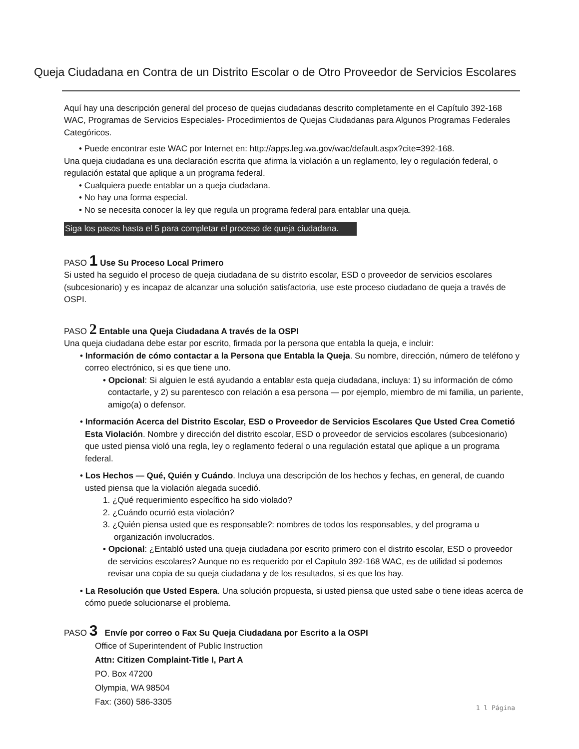Queja Ciudadana en Contra de un Distrito Escolar o de Otro Proveedor de Servicios Escolares
Aquí hay una descripción general del proceso de quejas ciudadanas descrito completamente en el Capítulo 392-168 WAC, Programas de Servicios Especiales- Procedimientos de Quejas Ciudadanas para Algunos Programas Federales Categóricos.
• Puede encontrar este WAC por Internet en: http://apps.leg.wa.gov/wac/default.aspx?cite=392-168.
Una queja ciudadana es una declaración escrita que afirma la violación a un reglamento, ley o regulación federal, o regulación estatal que aplique a un programa federal.
• Cualquiera puede entablar un a queja ciudadana.
• No hay una forma especial.
• No se necesita conocer la ley que regula un programa federal para entablar una queja.
Siga los pasos hasta el 5 para completar el proceso de queja ciudadana.
PASO 1 Use Su Proceso Local Primero
Si usted ha seguido el proceso de queja ciudadana de su distrito escolar, ESD o proveedor de servicios escolares (subcesionario) y es incapaz de alcanzar una solución satisfactoria, use este proceso ciudadano de queja a través de OSPI.
PASO 2 Entable una Queja Ciudadana A través de la OSPI
Una queja ciudadana debe estar por escrito, firmada por la persona que entabla la queja, e incluir:
• Información de cómo contactar a la Persona que Entabla la Queja. Su nombre, dirección, número de teléfono y correo electrónico, si es que tiene uno.
• Opcional: Si alguien le está ayudando a entablar esta queja ciudadana, incluya: 1) su información de cómo contactarle, y 2) su parentesco con relación a esa persona — por ejemplo, miembro de mi familia, un pariente, amigo(a) o defensor.
• Información Acerca del Distrito Escolar, ESD o Proveedor de Servicios Escolares Que Usted Crea Cometió Esta Violación. Nombre y dirección del distrito escolar, ESD o proveedor de servicios escolares (subcesionario) que usted piensa violó una regla, ley o reglamento federal o una regulación estatal que aplique a un programa federal.
• Los Hechos — Qué, Quién y Cuándo. Incluya una descripción de los hechos y fechas, en general, de cuando usted piensa que la violación alegada sucedió.
1. ¿Qué requerimiento específico ha sido violado?
2. ¿Cuándo ocurrió esta violación?
3. ¿Quién piensa usted que es responsable?: nombres de todos los responsables, y del programa u organización involucrados.
• Opcional: ¿Entabló usted una queja ciudadana por escrito primero con el distrito escolar, ESD o proveedor de servicios escolares? Aunque no es requerido por el Capítulo 392-168 WAC, es de utilidad si podemos revisar una copia de su queja ciudadana y de los resultados, si es que los hay.
• La Resolución que Usted Espera. Una solución propuesta, si usted piensa que usted sabe o tiene ideas acerca de cómo puede solucionarse el problema.
PASO 3 Envíe por correo o Fax Su Queja Ciudadana por Escrito a la OSPI
Office of Superintendent of Public Instruction
Attn: Citizen Complaint-Title I, Part A
PO. Box 47200
Olympia, WA 98504
Fax: (360) 586-3305
1 l Página